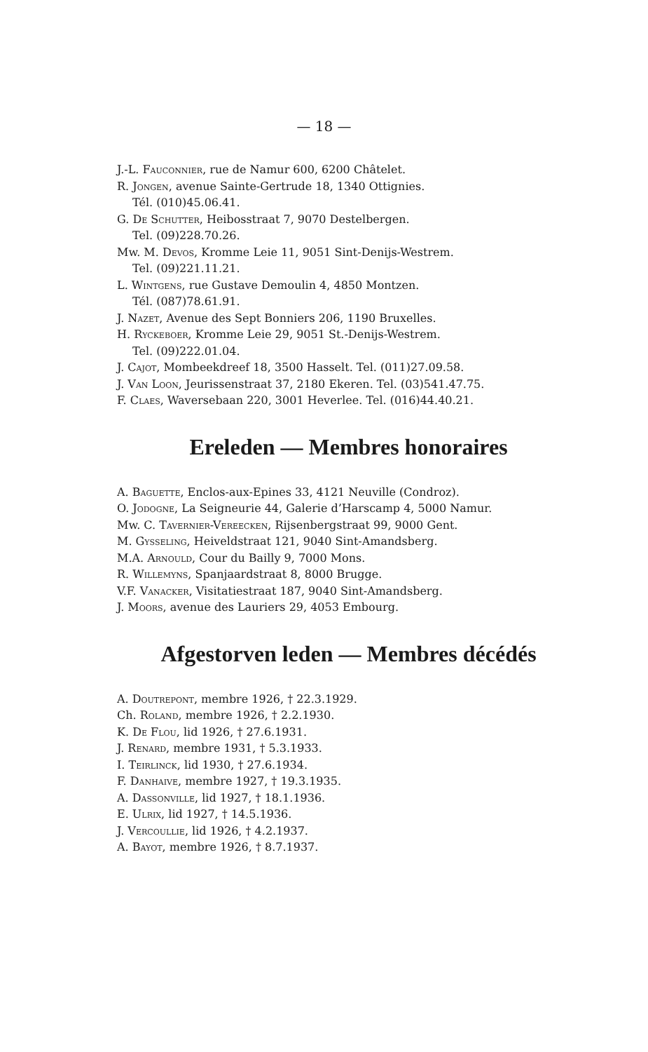— 18 —
J.-L. Fauconnier, rue de Namur 600, 6200 Châtelet.
R. Jongen, avenue Sainte-Gertrude 18, 1340 Ottignies.
Tél. (010)45.06.41.
G. De Schutter, Heibosstraat 7, 9070 Destelbergen.
Tel. (09)228.70.26.
Mw. M. Devos, Kromme Leie 11, 9051 Sint-Denijs-Westrem.
Tel. (09)221.11.21.
L. Wintgens, rue Gustave Demoulin 4, 4850 Montzen.
Tél. (087)78.61.91.
J. Nazet, Avenue des Sept Bonniers 206, 1190 Bruxelles.
H. Ryckeboer, Kromme Leie 29, 9051 St.-Denijs-Westrem.
Tel. (09)222.01.04.
J. Cajot, Mombeekdreef 18, 3500 Hasselt. Tel. (011)27.09.58.
J. Van Loon, Jeurissenstraat 37, 2180 Ekeren. Tel. (03)541.47.75.
F. Claes, Waversebaan 220, 3001 Heverlee. Tel. (016)44.40.21.
Ereleden — Membres honoraires
A. Baguette, Enclos-aux-Epines 33, 4121 Neuville (Condroz).
O. Jodogne, La Seigneurie 44, Galerie d’Harscamp 4, 5000 Namur.
Mw. C. Tavernier-Vereecken, Rijsenbergstraat 99, 9000 Gent.
M. Gysseling, Heiveldstraat 121, 9040 Sint-Amandsberg.
M.A. Arnould, Cour du Bailly 9, 7000 Mons.
R. Willemyns, Spanjaardstraat 8, 8000 Brugge.
V.F. Vanacker, Visitatiestraat 187, 9040 Sint-Amandsberg.
J. Moors, avenue des Lauriers 29, 4053 Embourg.
Afgestorven leden — Membres décédés
A. Doutrepont, membre 1926, † 22.3.1929.
Ch. Roland, membre 1926, † 2.2.1930.
K. De Flou, lid 1926, † 27.6.1931.
J. Renard, membre 1931, † 5.3.1933.
I. Teirlinck, lid 1930, † 27.6.1934.
F. Danhaive, membre 1927, † 19.3.1935.
A. Dassonville, lid 1927, † 18.1.1936.
E. Ulrix, lid 1927, † 14.5.1936.
J. Vercoullie, lid 1926, † 4.2.1937.
A. Bayot, membre 1926, † 8.7.1937.